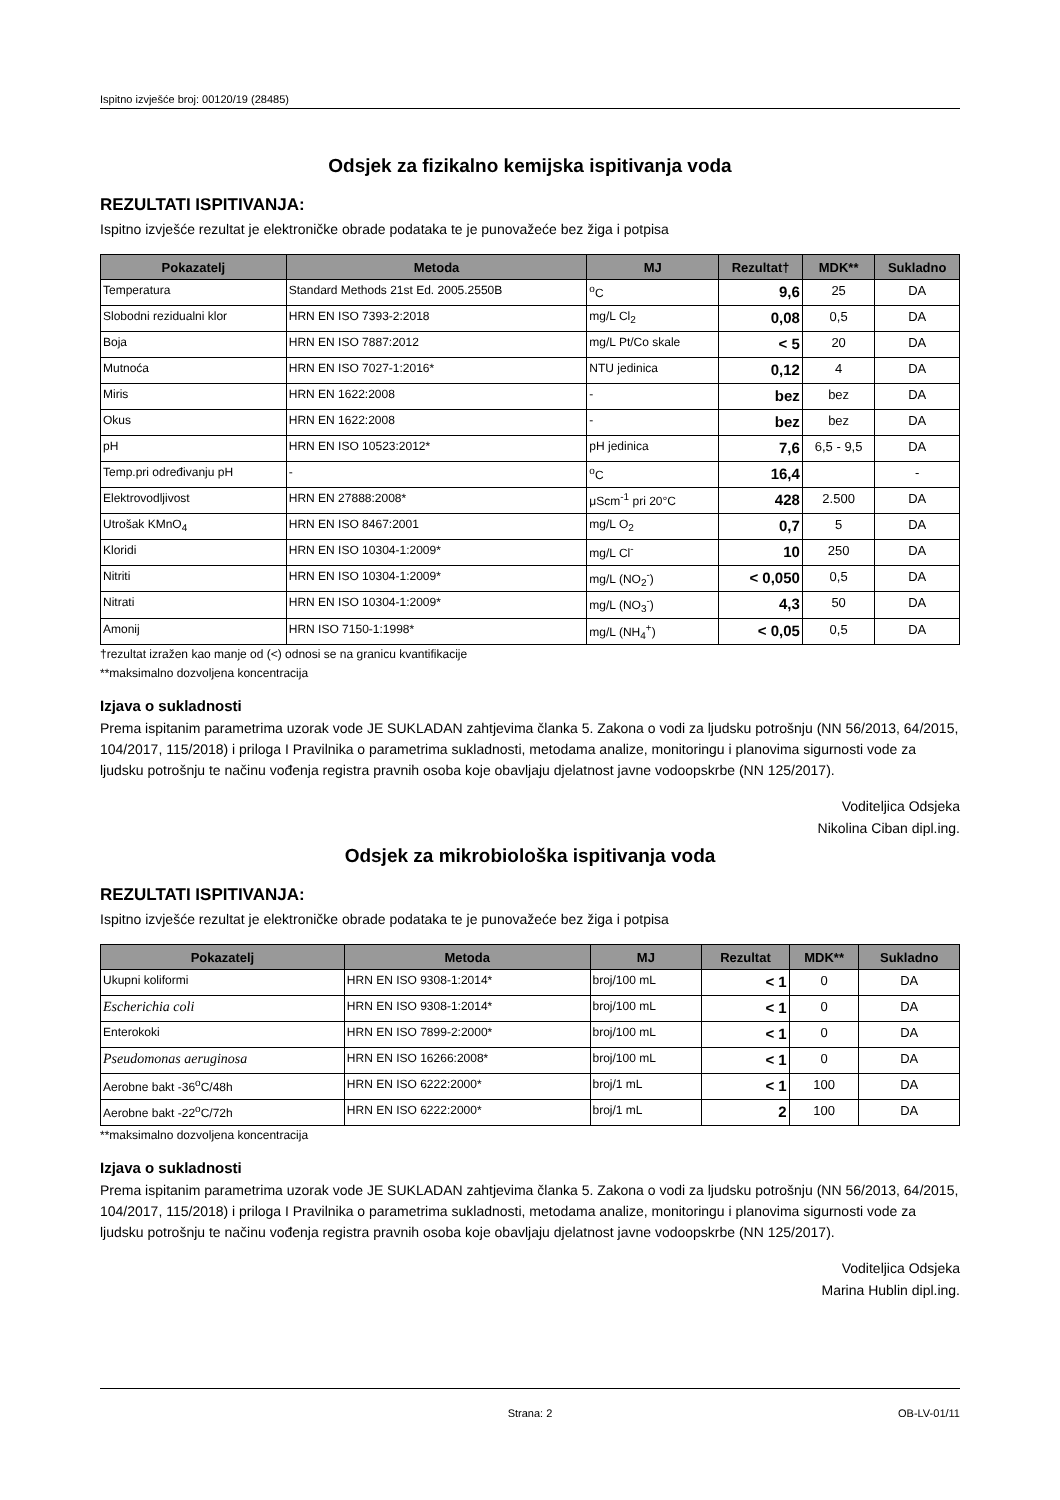Ispitno izvješće broj: 00120/19 (28485)
Odsjek za fizikalno kemijska ispitivanja voda
REZULTATI ISPITIVANJA:
Ispitno izvješće rezultat je elektroničke obrade podataka te je punovažeće bez žiga i potpisa
| Pokazatelj | Metoda | MJ | Rezultat† | MDK** | Sukladno |
| --- | --- | --- | --- | --- | --- |
| Temperatura | Standard Methods 21st Ed. 2005.2550B | <sup>o</sup> C | 9,6 | 25 | DA |
| Slobodni rezidualni klor | HRN EN ISO 7393-2:2018 | mg/L Cl<sub>2</sub> | 0,08 | 0,5 | DA |
| Boja | HRN EN ISO 7887:2012 | mg/L Pt/Co skale | < 5 | 20 | DA |
| Mutnoća | HRN EN ISO 7027-1:2016* | NTU jedinica | 0,12 | 4 | DA |
| Miris | HRN EN 1622:2008 | - | bez | bez | DA |
| Okus | HRN EN 1622:2008 | - | bez | bez | DA |
| pH | HRN EN ISO 10523:2012* | pH jedinica | 7,6 | 6,5 - 9,5 | DA |
| Temp.pri određivanju pH | - | <sup>o</sup> C | 16,4 | | - |
| Elektrovodljivost | HRN EN 27888:2008* | μScm<sup>-1</sup> pri 20°C | 428 | 2.500 | DA |
| Utrošak KMnO<sub>4</sub> | HRN EN ISO 8467:2001 | mg/L O<sub>2</sub> | 0,7 | 5 | DA |
| Kloridi | HRN EN ISO 10304-1:2009* | mg/L Cl<sup>-</sup> | 10 | 250 | DA |
| Nitriti | HRN EN ISO 10304-1:2009* | mg/L (NO<sub>2</sub><sup>-</sup>) | < 0,050 | 0,5 | DA |
| Nitrati | HRN EN ISO 10304-1:2009* | mg/L (NO<sub>3</sub><sup>-</sup>) | 4,3 | 50 | DA |
| Amonij | HRN ISO 7150-1:1998* | mg/L (NH<sub>4</sub><sup>+</sup>) | < 0,05 | 0,5 | DA |
†rezultat izražen kao manje od (<) odnosi se na granicu kvantifikacije
**maksimalno dozvoljena koncentracija
Izjava o sukladnosti
Prema ispitanim parametrima uzorak vode JE SUKLADAN zahtjevima članka 5. Zakona o vodi za ljudsku potrošnju (NN 56/2013, 64/2015, 104/2017, 115/2018) i priloga I Pravilnika o parametrima sukladnosti, metodama analize, monitoringu i planovima sigurnosti vode za ljudsku potrošnju te načinu vođenja registra pravnih osoba koje obavljaju djelatnost javne vodoopskrbe (NN 125/2017).
Voditeljica Odsjeka
Nikolina Ciban dipl.ing.
Odsjek za mikrobiološka ispitivanja voda
REZULTATI ISPITIVANJA:
Ispitno izvješće rezultat je elektroničke obrade podataka te je punovažeće bez žiga i potpisa
| Pokazatelj | Metoda | MJ | Rezultat | MDK** | Sukladno |
| --- | --- | --- | --- | --- | --- |
| Ukupni koliformi | HRN EN ISO 9308-1:2014* | broj/100 mL | < 1 | 0 | DA |
| Escherichia coli | HRN EN ISO 9308-1:2014* | broj/100 mL | < 1 | 0 | DA |
| Enterokoki | HRN EN ISO 7899-2:2000* | broj/100 mL | < 1 | 0 | DA |
| Pseudomonas aeruginosa | HRN EN ISO 16266:2008* | broj/100 mL | < 1 | 0 | DA |
| Aerobne bakt -36<sup>o</sup>C/48h | HRN EN ISO 6222:2000* | broj/1 mL | < 1 | 100 | DA |
| Aerobne bakt -22<sup>o</sup>C/72h | HRN EN ISO 6222:2000* | broj/1 mL | 2 | 100 | DA |
**maksimalno dozvoljena koncentracija
Izjava o sukladnosti
Prema ispitanim parametrima uzorak vode JE SUKLADAN zahtjevima članka 5. Zakona o vodi za ljudsku potrošnju (NN 56/2013, 64/2015, 104/2017, 115/2018) i priloga I Pravilnika o parametrima sukladnosti, metodama analize, monitoringu i planovima sigurnosti vode za ljudsku potrošnju te načinu vođenja registra pravnih osoba koje obavljaju djelatnost javne vodoopskrbe (NN 125/2017).
Voditeljica Odsjeka
Marina Hublin dipl.ing.
Strana: 2 OB-LV-01/11